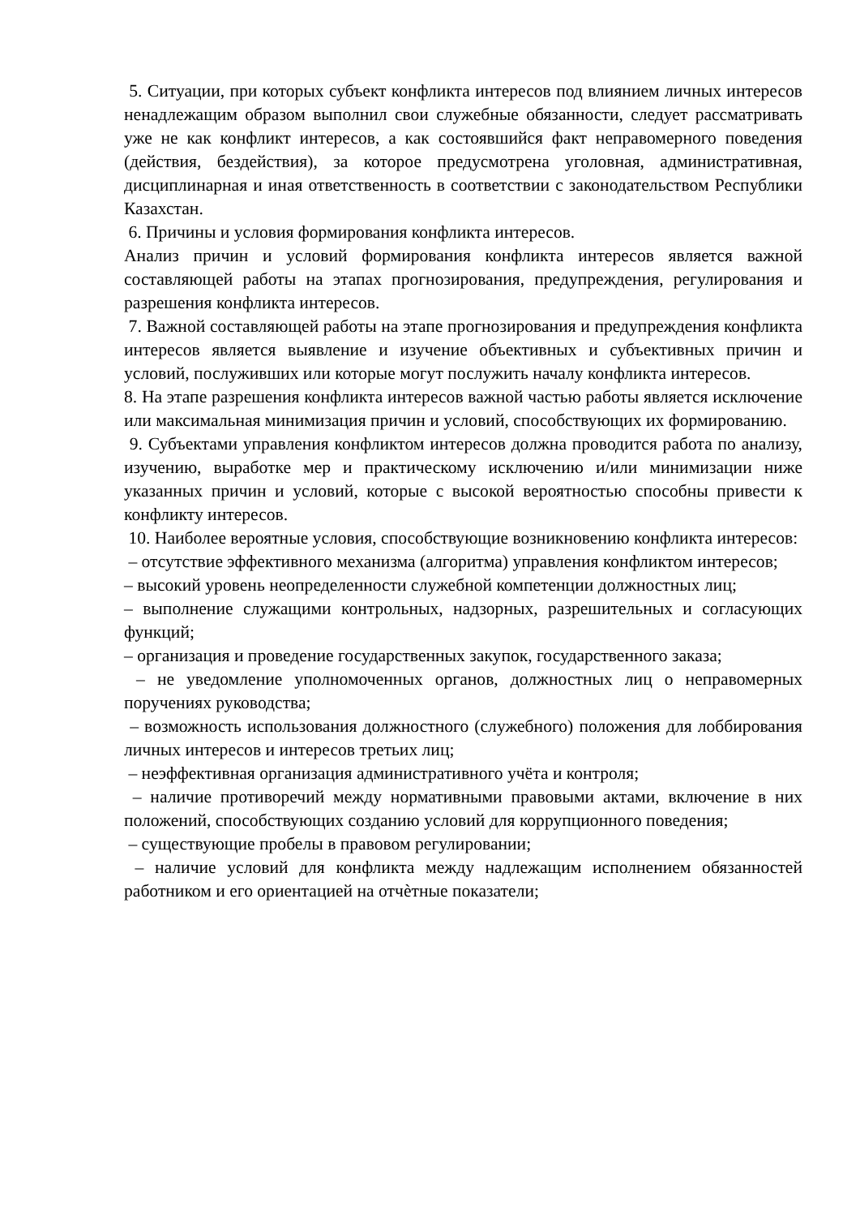5. Ситуации, при которых субъект конфликта интересов под влиянием личных интересов ненадлежащим образом выполнил свои служебные обязанности, следует рассматривать уже не как конфликт интересов, а как состоявшийся факт неправомерного поведения (действия, бездействия), за которое предусмотрена уголовная, административная, дисциплинарная и иная ответственность в соответствии с законодательством Республики Казахстан.
6. Причины и условия формирования конфликта интересов.
Анализ причин и условий формирования конфликта интересов является важной составляющей работы на этапах прогнозирования, предупреждения, регулирования и разрешения конфликта интересов.
7. Важной составляющей работы на этапе прогнозирования и предупреждения конфликта интересов является выявление и изучение объективных и субъективных причин и условий, послуживших или которые могут послужить началу конфликта интересов.
8. На этапе разрешения конфликта интересов важной частью работы является исключение или максимальная минимизация причин и условий, способствующих их формированию.
9. Субъектами управления конфликтом интересов должна проводится работа по анализу, изучению, выработке мер и практическому исключению и/или минимизации ниже указанных причин и условий, которые с высокой вероятностью способны привести к конфликту интересов.
10. Наиболее вероятные условия, способствующие возникновению конфликта интересов:
– отсутствие эффективного механизма (алгоритма) управления конфликтом интересов;
– высокий уровень неопределенности служебной компетенции должностных лиц;
– выполнение служащими контрольных, надзорных, разрешительных и согласующих функций;
– организация и проведение государственных закупок, государственного заказа;
– не уведомление уполномоченных органов, должностных лиц о неправомерных поручениях руководства;
– возможность использования должностного (служебного) положения для лоббирования личных интересов и интересов третьих лиц;
– неэффективная организация административного учёта и контроля;
– наличие противоречий между нормативными правовыми актами, включение в них положений, способствующих созданию условий для коррупционного поведения;
– существующие пробелы в правовом регулировании;
– наличие условий для конфликта между надлежащим исполнением обязанностей работником и его ориентацией на отчѐтные показатели;